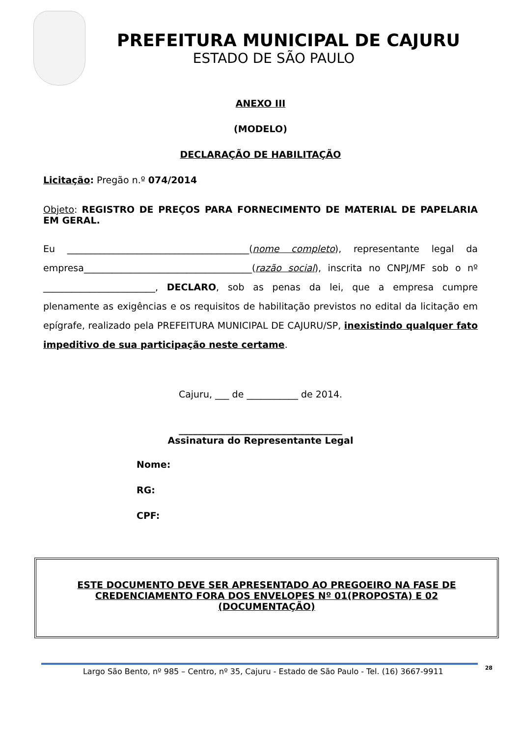PREFEITURA MUNICIPAL DE CAJURU
ESTADO DE SÃO PAULO
ANEXO III
(MODELO)
DECLARAÇÃO DE HABILITAÇÃO
Licitação: Pregão n.º 074/2014
Objeto: REGISTRO DE PREÇOS PARA FORNECIMENTO DE MATERIAL DE PAPELARIA EM GERAL.
Eu _______________________________________(nome completo), representante legal da empresa____________________________________(razão social), inscrita no CNPJ/MF sob o nº ________________________, DECLARO, sob as penas da lei, que a empresa cumpre plenamente as exigências e os requisitos de habilitação previstos no edital da licitação em epígrafe, realizado pela PREFEITURA MUNICIPAL DE CAJURU/SP, inexistindo qualquer fato impeditivo de sua participação neste certame.
Cajuru, ___ de ___________ de 2014.
___________________________________
Assinatura do Representante Legal
Nome:
RG:
CPF:
ESTE DOCUMENTO DEVE SER APRESENTADO AO PREGOEIRO NA FASE DE CREDENCIAMENTO FORA DOS ENVELOPES Nº 01(PROPOSTA) E 02 (DOCUMENTAÇÃO)
Largo São Bento, nº 985 – Centro, nº 35, Cajuru - Estado de São Paulo - Tel. (16) 3667-9911 28